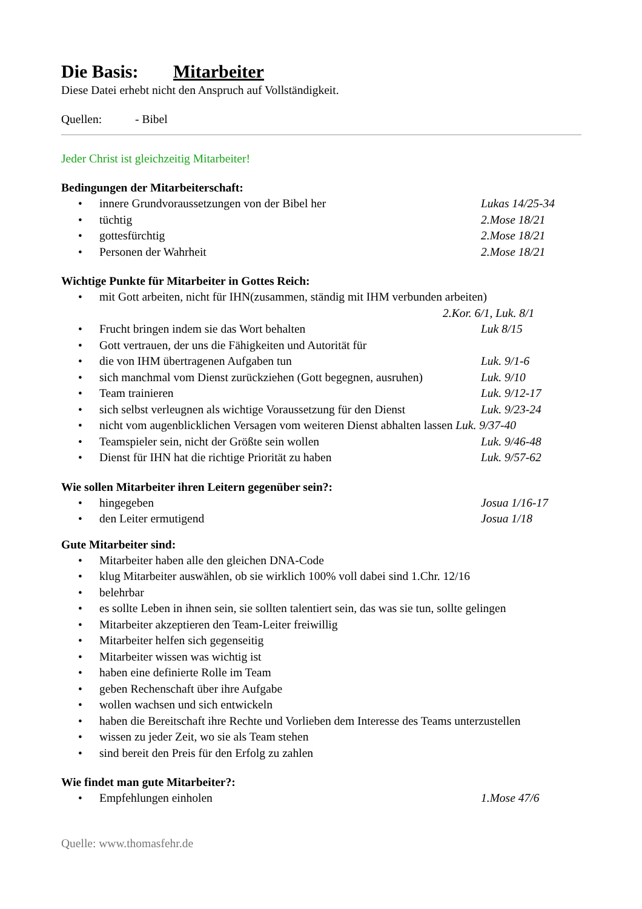Die Basis: Mitarbeiter
Diese Datei erhebt nicht den Anspruch auf Vollständigkeit.
Quellen: - Bibel
Jeder Christ ist gleichzeitig Mitarbeiter!
Bedingungen der Mitarbeiterschaft:
• innere Grundvoraussetzungen von der Bibel her Lukas 14/25-34
• tüchtig 2.Mose 18/21
• gottesfürchtig 2.Mose 18/21
• Personen der Wahrheit 2.Mose 18/21
Wichtige Punkte für Mitarbeiter in Gottes Reich:
• mit Gott arbeiten, nicht für IHN(zusammen, ständig mit IHM verbunden arbeiten)
2.Kor. 6/1, Luk. 8/1
• Frucht bringen indem sie das Wort behalten Luk 8/15
• Gott vertrauen, der uns die Fähigkeiten und Autorität für
• die von IHM übertragenen Aufgaben tun Luk. 9/1-6
• sich manchmal vom Dienst zurückziehen (Gott begegnen, ausruhen) Luk. 9/10
• Team trainieren Luk. 9/12-17
• sich selbst verleugnen als wichtige Voraussetzung für den Dienst Luk. 9/23-24
• nicht vom augenblicklichen Versagen vom weiteren Dienst abhalten lassen Luk. 9/37-40
• Teamspieler sein, nicht der Größte sein wollen Luk. 9/46-48
• Dienst für IHN hat die richtige Priorität zu haben Luk. 9/57-62
Wie sollen Mitarbeiter ihren Leitern gegenüber sein?:
• hingegeben Josua 1/16-17
• den Leiter ermutigend Josua 1/18
Gute Mitarbeiter sind:
• Mitarbeiter haben alle den gleichen DNA-Code
• klug Mitarbeiter auswählen, ob sie wirklich 100% voll dabei sind 1.Chr. 12/16
• belehrbar
• es sollte Leben in ihnen sein, sie sollten talentiert sein, das was sie tun, sollte gelingen
• Mitarbeiter akzeptieren den Team-Leiter freiwillig
• Mitarbeiter helfen sich gegenseitig
• Mitarbeiter wissen was wichtig ist
• haben eine definierte Rolle im Team
• geben Rechenschaft über ihre Aufgabe
• wollen wachsen und sich entwickeln
• haben die Bereitschaft ihre Rechte und Vorlieben dem Interesse des Teams unterzustellen
• wissen zu jeder Zeit, wo sie als Team stehen
• sind bereit den Preis für den Erfolg zu zahlen
Wie findet man gute Mitarbeiter?:
• Empfehlungen einholen 1.Mose 47/6
Quelle: www.thomasfehr.de